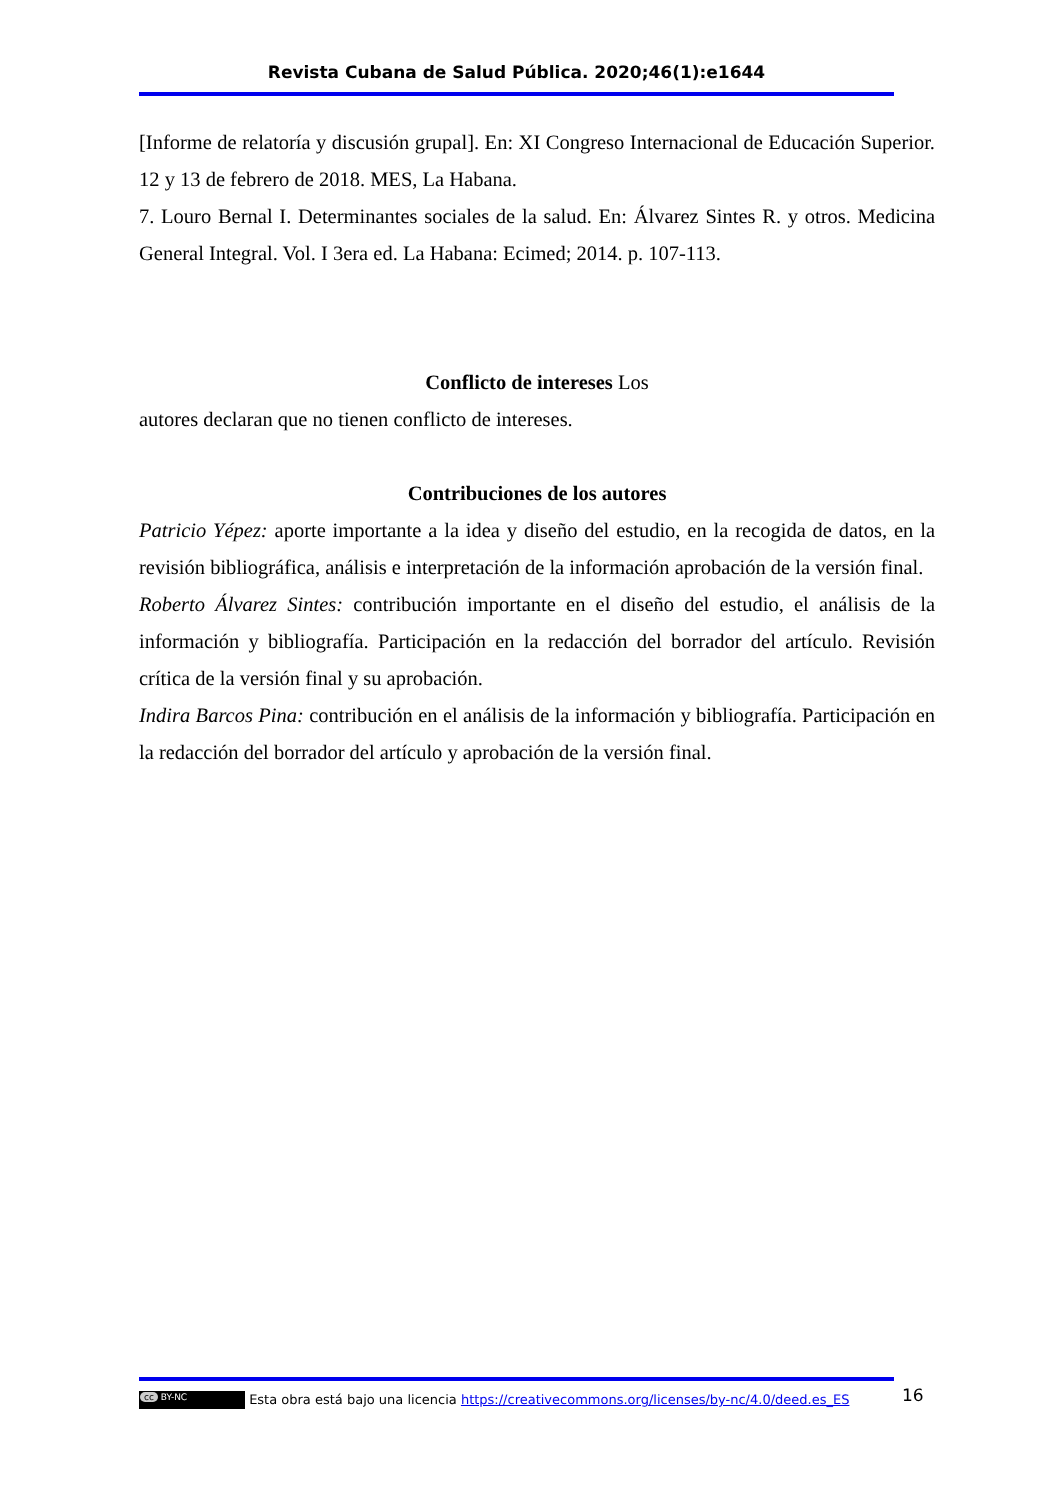Revista Cubana de Salud Pública. 2020;46(1):e1644
[Informe de relatoría y discusión grupal]. En: XI Congreso Internacional de Educación Superior. 12 y 13 de febrero de 2018. MES, La Habana.
7. Louro Bernal I. Determinantes sociales de la salud. En: Álvarez Sintes R. y otros. Medicina General Integral. Vol. I 3era ed. La Habana: Ecimed; 2014. p. 107-113.
Conflicto de intereses Los
autores declaran que no tienen conflicto de intereses.
Contribuciones de los autores
Patricio Yépez: aporte importante a la idea y diseño del estudio, en la recogida de datos, en la revisión bibliográfica, análisis e interpretación de la información aprobación de la versión final.
Roberto Álvarez Sintes: contribución importante en el diseño del estudio, el análisis de la información y bibliografía. Participación en la redacción del borrador del artículo. Revisión crítica de la versión final y su aprobación.
Indira Barcos Pina: contribución en el análisis de la información y bibliografía. Participación en la redacción del borrador del artículo y aprobación de la versión final.
16
cc BY-NC Esta obra está bajo una licencia https://creativecommons.org/licenses/by-nc/4.0/deed.es_ES